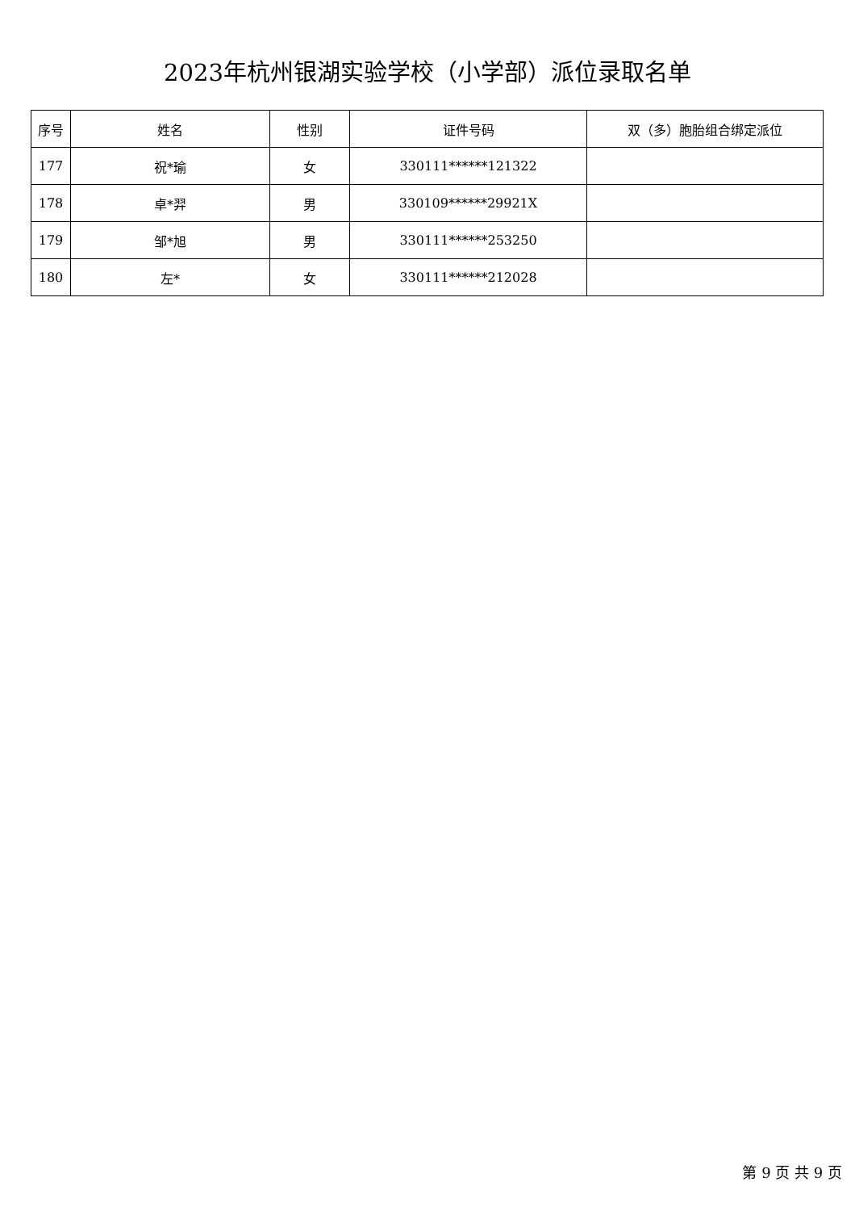2023年杭州银湖实验学校（小学部）派位录取名单
| 序号 | 姓名 | 性别 | 证件号码 | 双（多）胞胎组合绑定派位 |
| --- | --- | --- | --- | --- |
| 177 | 祝*瑜 | 女 | 330111******121322 | |
| 178 | 卓*羿 | 男 | 330109******29921X | |
| 179 | 邹*旭 | 男 | 330111******253250 | |
| 180 | 左* | 女 | 330111******212028 | |
第 9 页 共 9 页